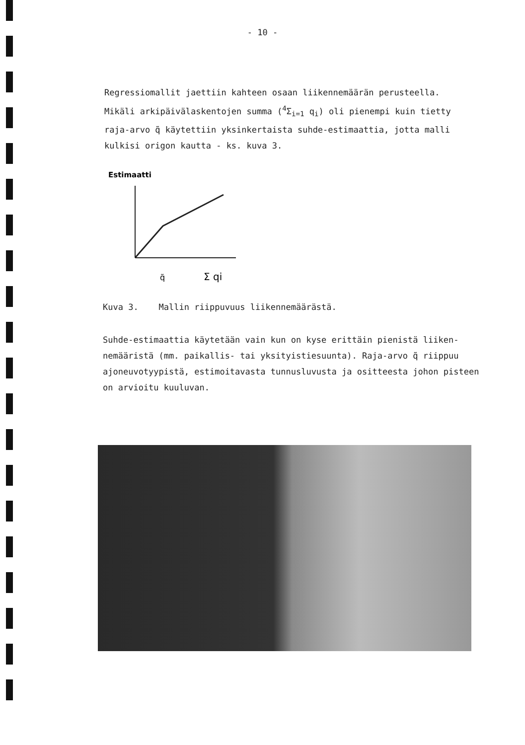- 10 -
Regressiomallit jaettiin kahteen osaan liikennemäärän perusteella. Mikäli arkipäivälaskentojen summa (<sup>4</sup>Σ<sub>i=1</sub> q<sub>i</sub>) oli pienempi kuin tietty raja-arvo q̃ käytettiin yksinkertaista suhde-estimaattia, jotta malli kulkisi origon kautta - ks. kuva 3.
Estimaatti
q̃
Σ qi
Kuva 3. Mallin riippuvuus liikennemäärästä.
Suhde-estimaattia käytetään vain kun on kyse erittäin pienistä liiken-nemääristä (mm. paikallis- tai yksityistiesuunta). Raja-arvo q̃ riippuu ajoneuvotyypistä, estimoitavasta tunnusluvusta ja ositteesta johon pisteen on arvioitu kuuluvan.